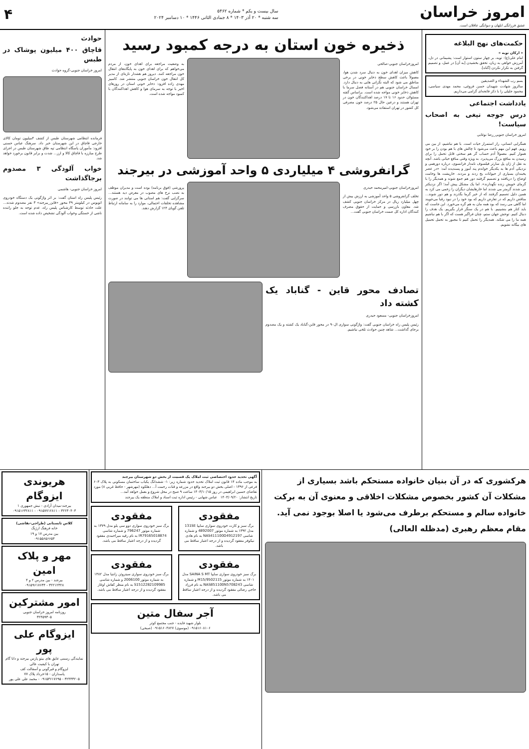امروز خراسان
عشق فرزانگی ابلهان و دیوانگی عاقلان است.
سال بیست و یکم * شماره ۵۴۶۲
سه شنبه * ۲۰ آذر ۱۴۰۳ * ۸ جمادی الثانی ۱۴۴۶ * ۱۰ دسامبر ۲۰۲۴
۴
حکمت‌های نهج البلاغه
« ارکان توبه »
امام علی(ع): توبه، بر چهار ستون استوار است: پشیمانی در دل، آمرزش خواهی به زبان، تحقق بخشیدن [به آن] در عمل، و تصمیم گرفتن به تکرار نکردن [گناه].
بسم رب الشهداء و الصدیقین
سالروز شهادت شهیدان حسن فروغی، محمد مهدی سیاسی، محمود جلیلی را با ذکر فاتحه‌ای گرامی می‌داریم.
یادداشت اجتماعی
درس جوجه تیغی به اصحاب سیاست!
امروز خراسان جنوبی_رضا نوغابی
همگرایی انسانی، راز استمرار حیات است. با هم نباشیم، از بین می رویم. فهم این مهم باعث می‌شود تا چالش های با هم بودن را بر خود هموار کنیم. معمولاً آدم حساب گر هم سختی قابل تحمل را برای رسیدن به منافع بزرگ می‌پذیرد. به ویژه وقتی منافع حیاتی باشد. آنچه به نقل از ژان پل سارتر فیلسوف نامدار فرانسوی، درباره دورهمی و نزدیکی آدم ها به یکدیگر خواندم پند آموز و پسندیده آمد: «در عصر یخبندان بسیاری از حیوانات یخ زدند و مردند. خارپشت ها وخامت اوضاع را دریافتند و تصمیم گرفتند دور هم جمع شوند و همدیگر را با گرمای خویش زنده نگهدارند». اما یک مشکل پیش آمد؛ اگر نزدیکتر می شدند گرمتر می شدند اما خارهایشان دیگران را زخمی می کرد به همین دلیل تصمیم گرفتند که از خیر گرما بگذرند و هم دور شوند... مناقض داریم که در تعارض داریم که بود خود را در نبود رقبا می‌جویند اما گاهی می رسد که بود همه مان به هم گره می‌خورد. این جاست که باید کنار هم بنشینیم. با هم در یک سنگر قرار بگیریم. یک هدف را دنبال کنیم. توحش جهان ستم، چنان فراگیر هست که اگر با هم نباشیم همه ما را می شکند. همدیگر را تحمل کنیم تا مجبور به تحمل تحمیل های بیگانه نشویم.
ذخیره خون استان به درجه کمبود رسید
امروزخراسان جنوبی-صالحی
کاهش میزان اهدای خون به دنبال سرد شدن هوا، معمولاً باعث کاهش سطح ذخایر خونی در برخی مناطق می شود که البته نگرانی هایی به دنبال دارد. امسال خراسان جنوبی هم در آستانه فصل سرما با کاهش ذخایر خونی مواجه شده است. براساس گفته مسئولان حدود ۱۶ تا ۱۷ درصد اهداکنندگان خون در تهران هستند و درعین حال ۲۵ درصد خون مصرفی کل کشور در تهران استفاده می‌شود.
به وضعیت مراجعه برای اهدای خون، از مردم می‌خواهم که برای اهدای خون به پایگاه‌های انتقال خون مراجعه کنند. دیروز هم هشدار تازه‌ای از مدیر کل انتقال خون خراسان جنوبی منتشر شد. کامبیز مهدی زاده افزود: ذخایر خونی استان در روزهای اخیر با توجه به سرمای هوا و کاهش اهداکنندگان با کمبود مواجه شده است.
گرانفروشی ۴ میلیاردی ۵ واحد آموزشی در بیرجند
امروزخراسان جنوبی-امیرمحمد حیدری
تخلف گرانفروشی ۵ واحد آموزشی به ارزش بیش از چهل میلیارد ریال در مرکز خراسان جنوبی کشف شد. معاون بازرسی و حمایت از حقوق مصرف کنندگان اداره کل صمت خراسان جنوبی گفت...
پرورشی (فوق برنامه) بوده است و مدیران موظف به نصب نرخ های مصوب در معرض دید هستند... سرگزایی گفت: هم استانی ها می توانند در صورت مشاهده تخلفات احتمالی، موارد را به سامانه ارتباط تلفن گویای ۱۲۴ گزارش دهند.
تصادف محور قاین - گناباد یک کشته داد
امروزخراسان جنوبی- مسعود حیدری
رئیس پلیس راه خراسان جنوبی گفت: واژگونی سواری ال۹۰ در محور قاین-گناباد یک کشته و یک مصدوم برجای گذاشت... شاهد چنین حوادث تلخی نباشیم.
حوادث
قاچاق ۴۰۰ میلیون پوشاک در طبس
امروز خراسان جنوبی-گروه حوادث
فرمانده انتظامی شهرستان طبس از کشف ۴میلیون تومان کالای خارجی قاچاق در این شهرستان خبر داد. سرهنگ عباس حسنی افزود: مأموران پاسگاه انتظامی تپه طاق شهرستان طبس در اجرای طرح مبارزه با قاچاق کالا و ارز... شدت و برابر قانون برخورد خواهد شد.
خواب آلودگی ۳ مصدوم برجاگذاشت
امروز خراسان جنوبی- هاشمی
رئیس پلیس راه استان گفت: بر اثر واژگونی یک دستگاه خودروی اتوبوس در کیلومتر ۴۹ محور «قاین_بیرجند» ۳ نفر مصدوم شدند... علت حادثه توسط کارشناس پلیس راه، عدم توجه به جلو راننده ناشی از خستگی وخواب آلودگی تشخیص داده شده است.
هرکشوری که در آن بنیان خانواده مستحکم باشد بسیاری از مشکلات آن کشور بخصوص مشکلات اخلاقی و معنوی آن به برکت خانواده سالم و مستحکم برطرف می‌شود یا اصلا بوجود نمی آید.
مقام معظم رهبری (مدظله العالی)
آگهی تحدید حدود اختصاصی ثبت املاک یک قسمت از بخش دو شهرستان بیرجند
به موجب ماده ۱۴ قانون ثبت املاک تحدید حدود شماره زیر: ۱- ششدانگ یکباب ساختمان مسکونی به پلاک ۶۰۳ فرعی از ۱۳۹۶ - اصلی بخش دو بیرجند واقع در مزرعه و قنات رحمت آ... دهلکوه (مهرشهر - حافظ غربی ۸) مورد تقاضای حسین ابراهیمی در روز ۱۴۰۳/۱۰/۱۵ ساعت ۹ صبح در محل شروع و بعمل خواهد آمد...
تاریخ انتشار: ۱۴۰۳/۰۹/۲۰ عباس شهابی - رئیس اداره ثبت اسناد و املاک منطقه یک بیرجند
مفقودی
برگ سبز و کارت خودروی سواری سایپا 131SE مدل ۱۳۹۲ به شماره موتور 4892007 و شماره شاسی NAS411100D4912197 به نام هادی نیکوفر مفقود گردیده و از درجه اعتبار ساقط می باشد.
مفقودی
برگ سبز خودروی سواری دوو سی یلو مدل ۱۳۷۹ به شماره موتور 796247 و شماره شاسی IR79165018874 به نام رقیه میراحمدی مفقود گردیده و از درجه اعتبار ساقط می باشد.
مفقودی
برگ سبز خودروی سواری سایپا SAINA S MT مدل ۱۴۰۱ به شماره موتور M15/9502115 و شماره شاسی NAS851100N5708243 به نام فرزاد حاجی رضائی مفقود گردیده و از درجه اعتبار ساقط می باشد.
مفقودی
برگ سبز خودروی سواری سیتروئن زانتیا مدل ۱۳۸۲ به شماره موتور 2006100 و شماره شاسی S1512282109985 به نام منظر کفاش اوغاز مفقود گردیده و از درجه اعتبار ساقط می باشد.
آجر سفال متین
بلوار شهید فایده - جنب مجتمع کوثر
۰۹۱۵۱۶۰۸۱۰۶ (موسوی) ۰۹۱۵۱۶۰۴۸۲۷ (صبحی)
هریوندی
ایزوگام
بیرجند-میدان آزادی - نبش جمهوری ۱
۳۲۲۳۰۴۰۳ - ۰۹۱۵۷۷۱۲۸۱۱ - ۰۹۱۵۱۶۳۲۸۱۱
کلاس تابستانی (طراحی-نقاشی)
خانه فرهنگ ارژنگ
بین مدرس ۱۷ و ۱۹
۰۹۱۵۵۶۵۶۶۵۳
مهر و پلاک امین
بیرجند - بین مدرس ۲ و ۴
۳۲۲۱۲۳۲۸ - ۰۹۱۵۹۶۱۷۶۳۴
امور مشترکین
روزنامه امروز خراسان جنوبی
۳۲۴۵۹۳۰۵
ایزوگام علی پور
نمایندگی رسمی عایق های بیتو پارس بیرجند و دانا گام تهران با کیفیت عالی
ایزوگام و قیرگونی و آسفالت کف
پاسداران - ۱۵خرداد پلاک ۷۷
۳۲۴۳۳۲۰۵ - ۰۹۱۵۳۶۱۷۶۹۵ - محمد علی علی پور